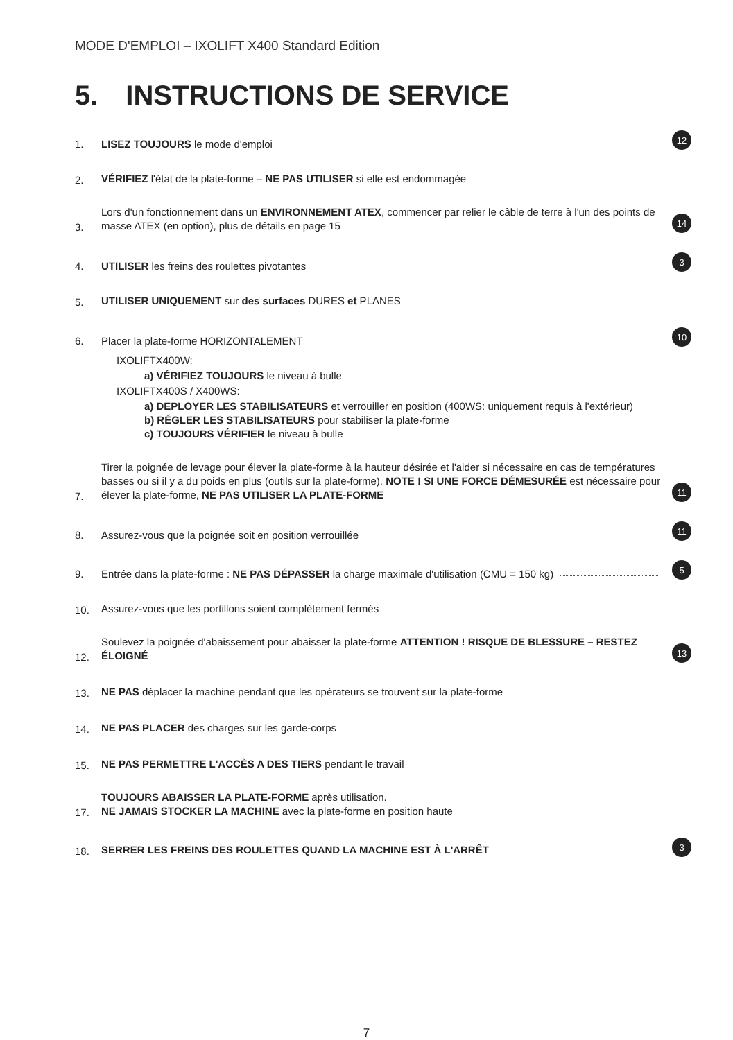MODE D'EMPLOI – IXOLIFT X400 Standard Edition
5. INSTRUCTIONS DE SERVICE
1.
LISEZ TOUJOURS le mode d'emploi
12
2.
VÉRIFIEZ l'état de la plate-forme – NE PAS UTILISER si elle est endommagée
3.
Lors d'un fonctionnement dans un ENVIRONNEMENT ATEX, commencer par relier le câble de terre à l'un des points de masse ATEX (en option), plus de détails en page 15
14
4.
UTILISER les freins des roulettes pivotantes
3
5.
UTILISER UNIQUEMENT sur des surfaces DURES et PLANES
6.
Placer la plate-forme HORIZONTALEMENT
10
IXOLIFTX400W:
a) VÉRIFIEZ TOUJOURS le niveau à bulle
IXOLIFTX400S / X400WS:
a) DEPLOYER LES STABILISATEURS et verrouiller en position (400WS: uniquement requis à l'extérieur)
b) RÉGLER LES STABILISATEURS pour stabiliser la plate-forme
c) TOUJOURS VÉRIFIER le niveau à bulle
7.
Tirer la poignée de levage pour élever la plate-forme à la hauteur désirée et l'aider si nécessaire en cas de températures basses ou si il y a du poids en plus (outils sur la plate-forme). NOTE ! SI UNE FORCE DÉMESURÉE est nécessaire pour élever la plate-forme, NE PAS UTILISER LA PLATE-FORME
11
8.
Assurez-vous que la poignée soit en position verrouillée
11
9.
Entrée dans la plate-forme : NE PAS DÉPASSER la charge maximale d'utilisation (CMU = 150 kg)
5
10.
Assurez-vous que les portillons soient complètement fermés
12.
Soulevez la poignée d'abaissement pour abaisser la plate-forme ATTENTION ! RISQUE DE BLESSURE – RESTEZ ÉLOIGNÉ
13
13.
NE PAS déplacer la machine pendant que les opérateurs se trouvent sur la plate-forme
14.
NE PAS PLACER des charges sur les garde-corps
15.
NE PAS PERMETTRE L'ACCÈS A DES TIERS pendant le travail
17.
TOUJOURS ABAISSER LA PLATE-FORME après utilisation.
NE JAMAIS STOCKER LA MACHINE avec la plate-forme en position haute
18.
SERRER LES FREINS DES ROULETTES QUAND LA MACHINE EST À L'ARRÊT
3
7